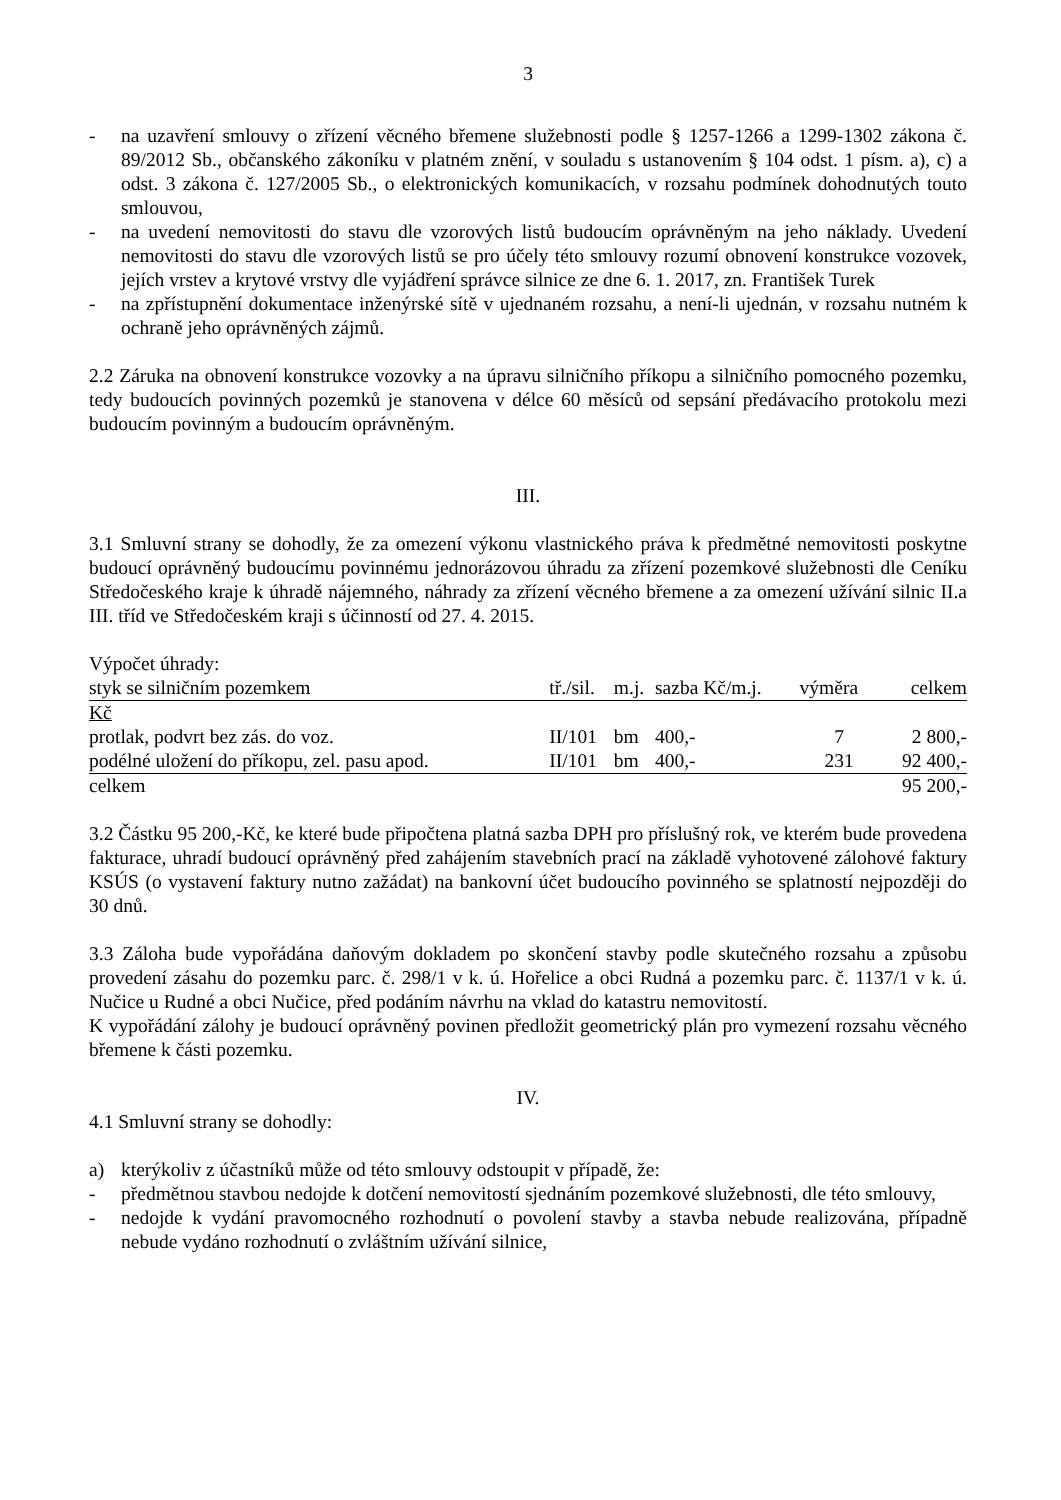3
- na uzavření smlouvy o zřízení věcného břemene služebnosti podle § 1257-1266 a 1299-1302 zákona č. 89/2012 Sb., občanského zákoníku v platném znění, v souladu s ustanovením § 104 odst. 1 písm. a), c) a odst. 3 zákona č. 127/2005 Sb., o elektronických komunikacích, v rozsahu podmínek dohodnutých touto smlouvou,
- na uvedení nemovitosti do stavu dle vzorových listů budoucím oprávněným na jeho náklady. Uvedení nemovitosti do stavu dle vzorových listů se pro účely této smlouvy rozumí obnovení konstrukce vozovek, jejích vrstev a krytové vrstvy dle vyjádření správce silnice ze dne 6. 1. 2017, zn. František Turek
- na zpřístupnění dokumentace inženýrské sítě v ujednaném rozsahu, a není-li ujednán, v rozsahu nutném k ochraně jeho oprávněných zájmů.
2.2 Záruka na obnovení konstrukce vozovky a na úpravu silničního příkopu a silničního pomocného pozemku, tedy budoucích povinných pozemků je stanovena v délce 60 měsíců od sepsání předávacího protokolu mezi budoucím povinným a budoucím oprávněným.
III.
3.1 Smluvní strany se dohodly, že za omezení výkonu vlastnického práva k předmětné nemovitosti poskytne budoucí oprávněný budoucímu povinnému jednorázovou úhradu za zřízení pozemkové služebnosti dle Ceníku Středočeského kraje k úhradě nájemného, náhrady za zřízení věcného břemene a za omezení užívání silnic II.a III. tříd ve Středočeském kraji s účinností od 27. 4. 2015.
Výpočet úhrady:
| styk se silničním pozemkem | tř./sil. | m.j. | sazba Kč/m.j. | výměra | celkem |
| Kč | | | | | |
| protlak, podvrt bez zás. do voz. | II/101 | bm | 400,- | 7 | 2 800,- |
| podélné uložení do příkopu, zel. pasu apod. | II/101 | bm | 400,- | 231 | 92 400,- |
| celkem | | | | | 95 200,- |
3.2 Částku 95 200,-Kč, ke které bude připočtena platná sazba DPH pro příslušný rok, ve kterém bude provedena fakturace, uhradí budoucí oprávněný před zahájením stavebních prací na základě vyhotovené zálohové faktury KSÚS (o vystavení faktury nutno zažádat) na bankovní účet budoucího povinného se splatností nejpozději do 30 dnů.
3.3 Záloha bude vypořádána daňovým dokladem po skončení stavby podle skutečného rozsahu a způsobu provedení zásahu do pozemku parc. č. 298/1 v k. ú. Hořelice a obci Rudná a pozemku parc. č. 1137/1 v k. ú. Nučice u Rudné a obci Nučice, před podáním návrhu na vklad do katastru nemovitostí.
K vypořádání zálohy je budoucí oprávněný povinen předložit geometrický plán pro vymezení rozsahu věcného břemene k části pozemku.
IV.
4.1 Smluvní strany se dohodly:
a) kterýkoliv z účastníků může od této smlouvy odstoupit v případě, že:
- předmětnou stavbou nedojde k dotčení nemovitostí sjednáním pozemkové služebnosti, dle této smlouvy,
- nedojde k vydání pravomocného rozhodnutí o povolení stavby a stavba nebude realizována, případně nebude vydáno rozhodnutí o zvláštním užívání silnice,